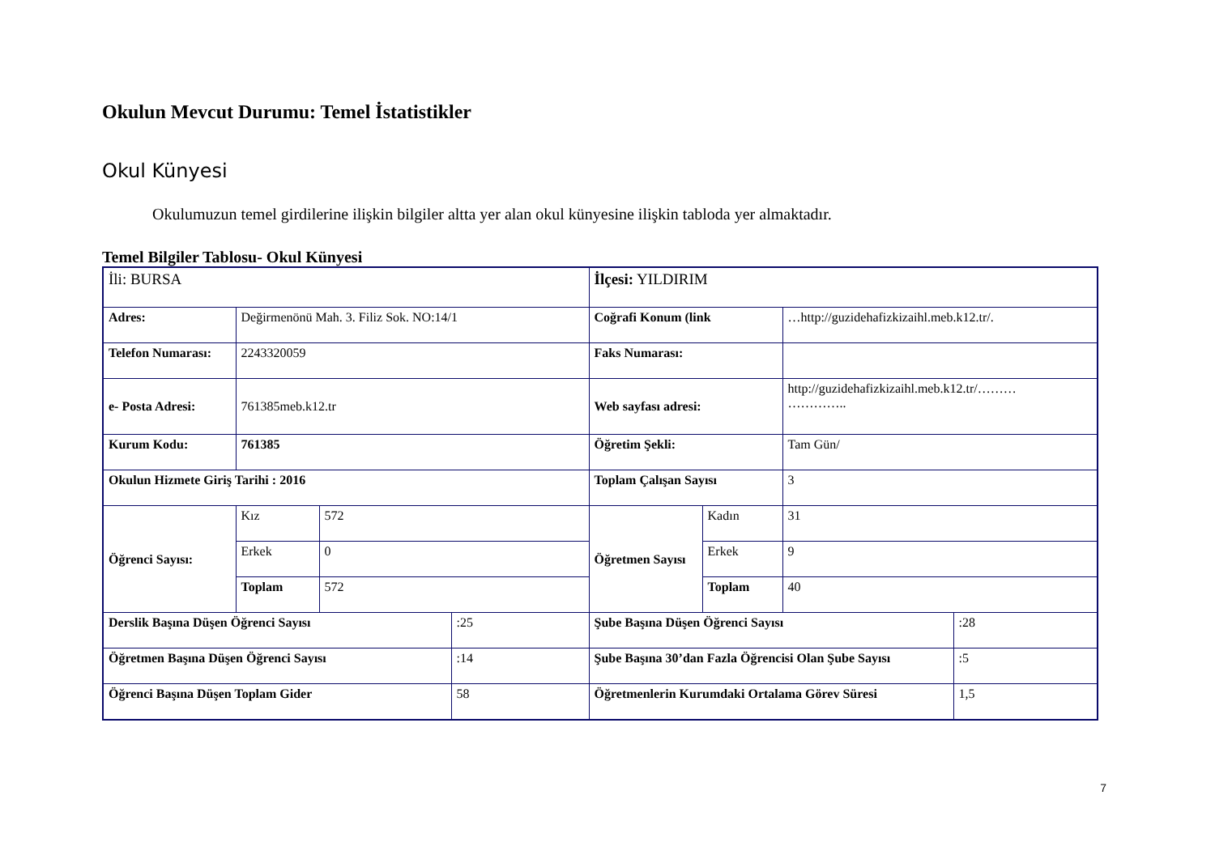Okulun Mevcut Durumu: Temel İstatistikler
Okul Künyesi
Okulumuzun temel girdilerine ilişkin bilgiler altta yer alan okul künyesine ilişkin tabloda yer almaktadır.
Temel Bilgiler Tablosu- Okul Künyesi
| İli: BURSA | | | | İlçesi: YILDIRIM | | | |
| Adres: | Değirmenönü Mah. 3. Filiz Sok. NO:14/1 | | | Coğrafi Konum (link | | …http://guzidehafizkizaihl.meb.k12.tr/. | |
| Telefon Numarası: | 2243320059 | | | Faks Numarası: | | | |
| e- Posta Adresi: | 761385meb.k12.tr | | | Web sayfası adresi: | | http://guzidehafizkizaihl.meb.k12.tr/……… ………….. | |
| Kurum Kodu: | 761385 | | | Öğretim Şekli: | | Tam Gün/ | |
| Okulun Hizmete Giriş Tarihi : 2016 | | | | Toplam Çalışan Sayısı | | 3 | |
| Öğrenci Sayısı: | Kız | 572 | | Öğretmen Sayısı | Kadın | 31 | |
| | Erkek | 0 | | | Erkek | 9 | |
| | Toplam | 572 | | | Toplam | 40 | |
| Derslik Başına Düşen Öğrenci Sayısı | | | :25 | Şube Başına Düşen Öğrenci Sayısı | | | :28 |
| Öğretmen Başına Düşen Öğrenci Sayısı | | | :14 | Şube Başına 30’dan Fazla Öğrencisi Olan Şube Sayısı | | | :5 |
| Öğrenci Başına Düşen Toplam Gider | | | 58 | Öğretmenlerin Kurumdaki Ortalama Görev Süresi | | | 1,5 |
7